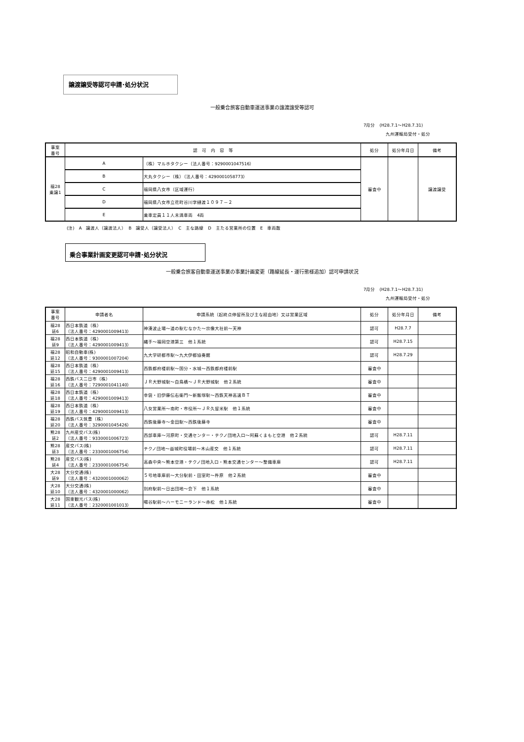譲渡譲受等認可申請･処分状況
一般乗合旅客自動車運送事業の譲渡譲受等認可
7月分　(H28.7.1～H28.7.31)
九州運輸局受付・処分
| 事案 番号 | 認 可 内 容 等 | | 処分 | 処分年月日 | 備考 |
| --- | --- | --- | --- | --- | --- |
| 福28 乗譲1 | A | （株）マルホタクシー（法人番号：9290001047516） | 審査中 | | 譲渡譲受 |
| | B | 大丸タクシー（株）（法人番号：4290001058773） | | | |
| | C | 福岡県八女市（区域運行） | | | |
| | D | 福岡県八女市立花町谷川字樋渡１０９７－２ | | | |
| | E | 乗車定員１１人未満車両 4両 | | | |
(注)　A　譲渡人（譲渡法人）　B　譲受人（譲受法人）　C　主な路線　D　主たる営業所の位置　E　車両数
乗合事業計画変更認可申請･処分状況
一般乗合旅客自動車運送事業の事業計画変更（路線延長・運行態様追加）認可申請状況
7月分　(H28.7.1～H28.7.31)
九州運輸局受付・処分
| 事案 番号 | 申請者名 | 申請系統（起終点停留所及び主な経由地）又は営業区域 | 処分 | 処分年月日 | 備考 |
| --- | --- | --- | --- | --- | --- |
| 福28 延6 | 西日本鉄道（株） （法人番号：4290001009413） | 神湊波止場～道の駅むなかた～宗像大社前～天神 | 認可 | H28.7.7 | |
| 福28 延9 | 西日本鉄道（株） （法人番号：4290001009413） | 縄手～福岡空港第三 他１系統 | 認可 | H28.7.15 | |
| 福28 延12 | 昭和自動車(株) （法人番号：9300001007204） | 九大学研都市駅～九大伊都協奏館 | 認可 | H28.7.29 | |
| 福28 延15 | 西日本鉄道（株） （法人番号：4290001009413） | 西鉄都府楼前駅～国分・水城～西鉄都府楼前駅 | 審査中 | | |
| 福28 延16 | 西鉄バス二日市（株） （法人番号：7290001041140） | ＪＲ大野城駅～白鳥橋～ＪＲ大野城駅 他２系統 | 審査中 | | |
| 福28 延18 | 西日本鉄道（株） （法人番号：4290001009413） | 幸袋・旧伊藤伝右衛門～新飯塚駅～西鉄天神高速ＢＴ | 審査中 | | |
| 福28 延19 | 西日本鉄道（株） （法人番号：4290001009413） | 八女営業所～南町・市役所～ＪＲ久留米駅 他１系統 | 審査中 | | |
| 福28 延20 | 西鉄バス筑豊（株） （法人番号：3290001045426） | 西鉄後藤寺～金田駅～西鉄後藤寺 | 審査中 | | |
| 熊28 延2 | 九州産交バス(株) （法人番号：9330001006723） | 西部車庫～河原町・交通センター・テクノ団地入口～阿蘇くまもと空港 他２系統 | 認可 | H28.7.11 | |
| 熊28 延3 | 産交バス(株) （法人番号：2330001006754） | テクノ団地～益城町役場前～木山産交 他１系統 | 認可 | H28.7.11 | |
| 熊28 延4 | 産交バス(株) （法人番号：2330001006754） | 高森中央～熊本空港・テクノ団地入口・熊本交通センター～整備車庫 | 認可 | H28.7.11 | |
| 大28 延9 | 大分交通(株) （法人番号：4320001000062） | ５号地車庫前～大分駅前・田室町～杵原 他２系統 | 審査中 | | |
| 大28 延10 | 大分交通(株) （法人番号：4320001000062） | 別府駅前～日出団地～会下 他１系統 | 審査中 | | |
| 大28 延11 | 国東観光バス(株) （法人番号：2320001001013） | 暘谷駅前～ハーモニーランド～赤松 他１系統 | 審査中 | | |